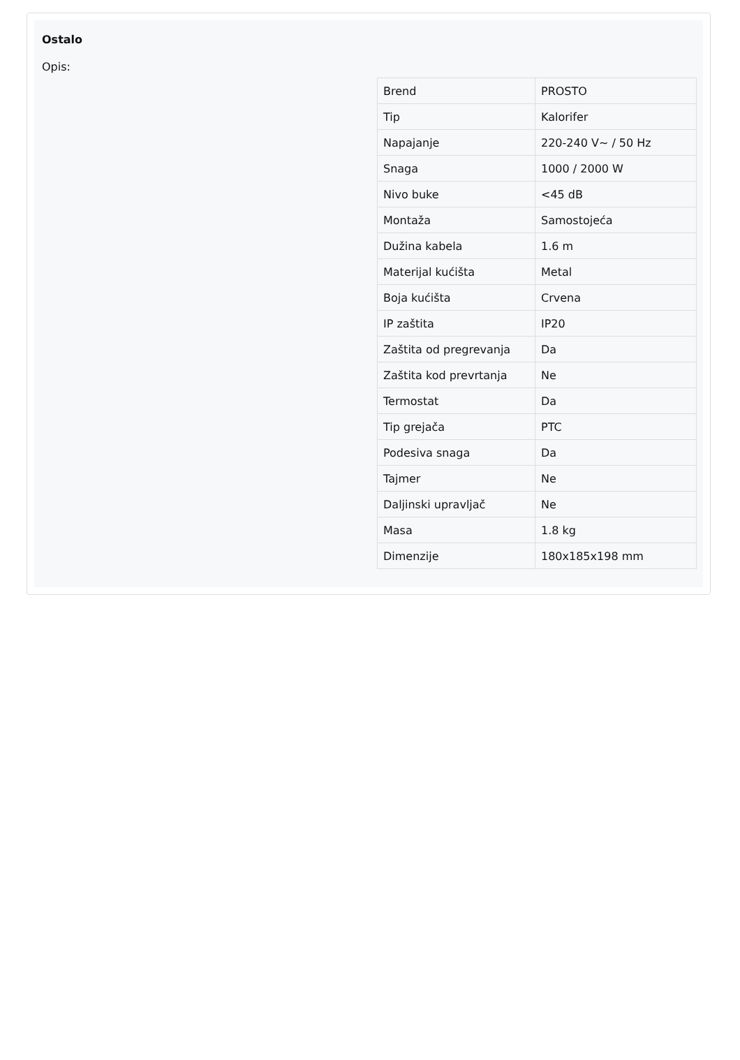Ostalo
Opis:
| Brend | PROSTO |
| Tip | Kalorifer |
| Napajanje | 220-240 V~ / 50 Hz |
| Snaga | 1000 / 2000 W |
| Nivo buke | <45 dB |
| Montaža | Samostojeća |
| Dužina kabela | 1.6 m |
| Materijal kućišta | Metal |
| Boja kućišta | Crvena |
| IP zaštita | IP20 |
| Zaštita od pregrevanja | Da |
| Zaštita kod prevrtanja | Ne |
| Termostat | Da |
| Tip grejača | PTC |
| Podesiva snaga | Da |
| Tajmer | Ne |
| Daljinski upravljač | Ne |
| Masa | 1.8 kg |
| Dimenzije | 180x185x198 mm |